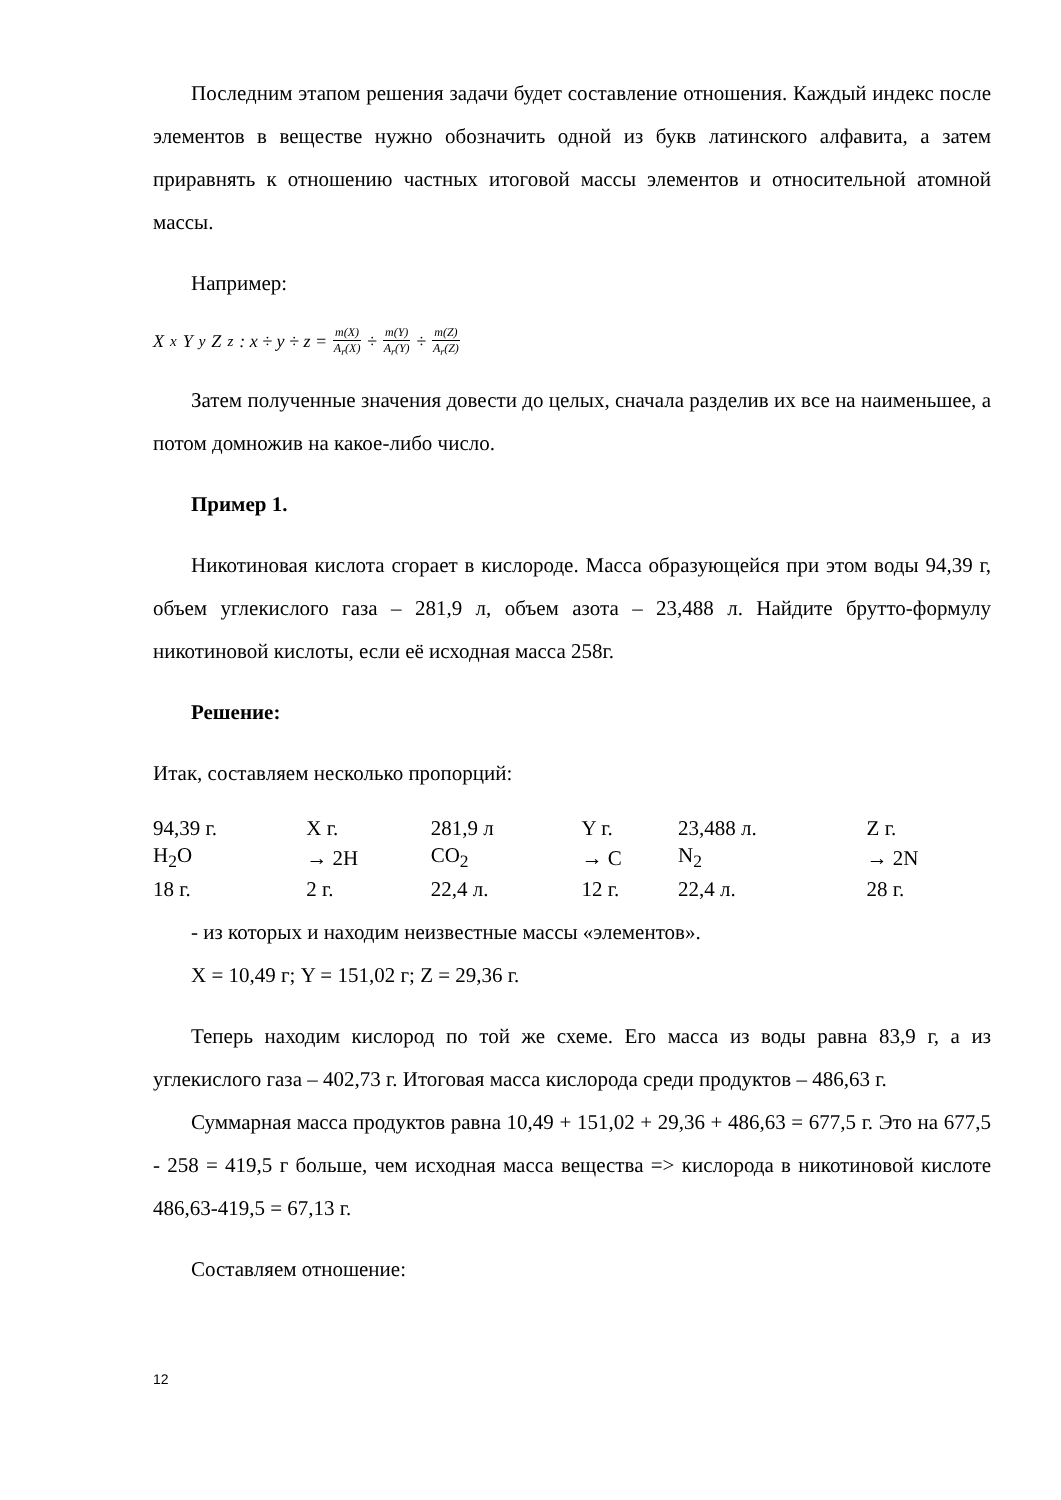Последним этапом решения задачи будет составление отношения. Каждый индекс после элементов в веществе нужно обозначить одной из букв латинского алфавита, а затем приравнять к отношению частных итоговой массы элементов и относительной атомной массы.
Например:
X<sub>x</sub>Y<sub>y</sub>Z<sub>z</sub>: x ÷ y ÷ z = m(X) A<sub>r</sub>(X) ÷ m(Y) A<sub>r</sub>(Y) ÷ m(Z) A<sub>r</sub>(Z)
Затем полученные значения довести до целых, сначала разделив их все на наименьшее, а потом домножив на какое-либо число.
Пример 1.
Никотиновая кислота сгорает в кислороде. Масса образующейся при этом воды 94,39 г, объем углекислого газа – 281,9 л, объем азота – 23,488 л. Найдите брутто-формулу никотиновой кислоты, если её исходная масса 258г.
Решение:
Итак, составляем несколько пропорций:
| 94,39 г. | X г. | 281,9 л | Y г. | 23,488 л. | Z г. |
| H<sub>2</sub>O | → 2H | CO<sub>2</sub> | → C | N<sub>2</sub> | → 2N |
| 18 г. | 2 г. | 22,4 л. | 12 г. | 22,4 л. | 28 г. |
- из которых и находим неизвестные массы «элементов».
X = 10,49 г; Y = 151,02 г; Z = 29,36 г.
Теперь находим кислород по той же схеме. Его масса из воды равна 83,9 г, а из углекислого газа – 402,73 г. Итоговая масса кислорода среди продуктов – 486,63 г.
Суммарная масса продуктов равна 10,49 + 151,02 + 29,36 + 486,63 = 677,5 г. Это на 677,5 - 258 = 419,5 г больше, чем исходная масса вещества => кислорода в никотиновой кислоте 486,63-419,5 = 67,13 г.
Составляем отношение:
12